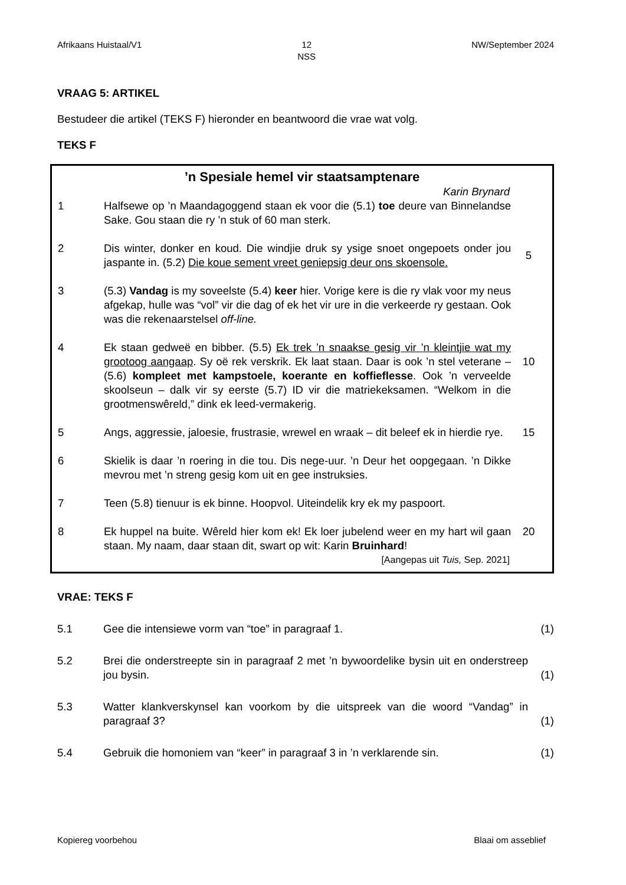Afrikaans Huistaal/V1 12
NSS NW/September 2024
VRAAG 5: ARTIKEL
Bestudeer die artikel (TEKS F) hieronder en beantwoord die vrae wat volg.
TEKS F
’n Spesiale hemel vir staatsamptenare
Karin Brynard
1 Halfsewe op ’n Maandagoggend staan ek voor die (5.1) toe deure van Binnelandse Sake. Gou staan die ry ’n stuk of 60 man sterk.
2 Dis winter, donker en koud. Die windjie druk sy ysige snoet ongepoets onder jou jaspante in. (5.2) Die koue sement vreet geniepsig deur ons skoensole.
5
3 (5.3) Vandag is my soveelste (5.4) keer hier. Vorige kere is die ry vlak voor my neus afgekap, hulle was “vol” vir die dag of ek het vir ure in die verkeerde ry gestaan. Ook was die rekenaarstelsel off-line.
4 Ek staan gedweë en bibber. (5.5) Ek trek ’n snaakse gesig vir ’n kleintjie wat my grootoog aangaap. Sy oë rek verskrik. Ek laat staan. Daar is ook ’n stel veterane – (5.6) kompleet met kampstoele, koerante en koffieflesse. Ook ’n verveelde skoolseun – dalk vir sy eerste (5.7) ID vir die matriekeksamen. “Welkom in die grootmenswêreld,” dink ek leed-vermakerig.
10
5 Angs, aggressie, jaloesie, frustrasie, wrewel en wraak – dit beleef ek in hierdie rye.
15
6 Skielik is daar ’n roering in die tou. Dis nege-uur. ’n Deur het oopgegaan. ’n Dikke mevrou met ’n streng gesig kom uit en gee instruksies.
7 Teen (5.8) tienuur is ek binne. Hoopvol. Uiteindelik kry ek my paspoort.
8 Ek huppel na buite. Wêreld hier kom ek! Ek loer jubelend weer en my hart wil gaan staan. My naam, daar staan dit, swart op wit: Karin Bruinhard!
20
[Aangepas uit Tuis, Sep. 2021]
VRAE: TEKS F
5.1 Gee die intensiewe vorm van “toe” in paragraaf 1. (1)
5.2 Brei die onderstreepte sin in paragraaf 2 met ’n bywoordelike bysin uit en onderstreep jou bysin.
(1)
5.3 Watter klankverskynsel kan voorkom by die uitspreek van die woord “Vandag” in paragraaf 3?
(1)
5.4 Gebruik die homoniem van “keer” in paragraaf 3 in ’n verklarende sin.
(1)
Kopiereg voorbehou Blaai om asseblief